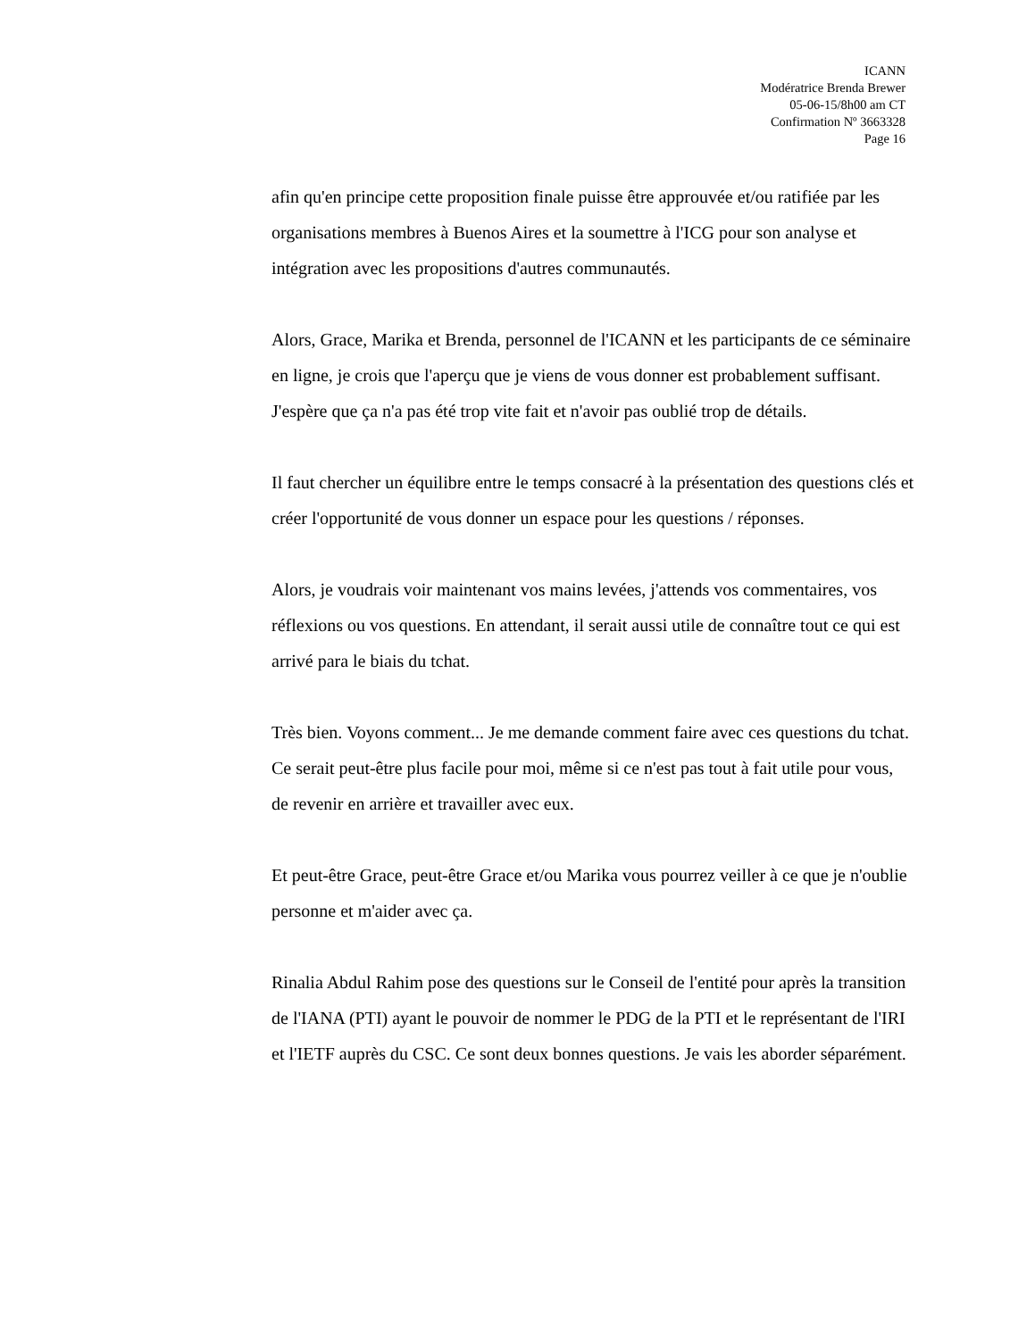ICANN
Modératrice Brenda Brewer
05-06-15/8h00 am CT
Confirmation Nº 3663328
Page 16
afin qu'en principe cette proposition finale puisse être approuvée et/ou ratifiée par les organisations membres à Buenos Aires et la soumettre à l'ICG pour son analyse et intégration avec les propositions d'autres communautés.
Alors, Grace, Marika et Brenda, personnel de l'ICANN et les participants de ce séminaire en ligne, je crois que l'aperçu que je viens de vous donner est probablement suffisant. J'espère que ça n'a pas été trop vite fait et n'avoir pas oublié trop de détails.
Il faut chercher un équilibre entre le temps consacré à la présentation des questions clés et créer l'opportunité de vous donner un espace pour les questions / réponses.
Alors, je voudrais voir maintenant vos mains levées, j'attends vos commentaires, vos réflexions ou vos questions. En attendant, il serait aussi utile de connaître tout ce qui est arrivé para le biais du tchat.
Très bien. Voyons comment... Je me demande comment faire avec ces questions du tchat. Ce serait peut-être plus facile pour moi, même si ce n'est pas tout à fait utile pour vous, de revenir en arrière et travailler avec eux.
Et peut-être Grace, peut-être Grace et/ou Marika vous pourrez veiller à ce que je n'oublie personne et m'aider avec ça.
Rinalia Abdul Rahim pose des questions sur le Conseil de l'entité pour après la transition de l'IANA (PTI) ayant le pouvoir de nommer le PDG de la PTI et le représentant de l'IRI et l'IETF auprès du CSC. Ce sont deux bonnes questions. Je vais les aborder séparément.